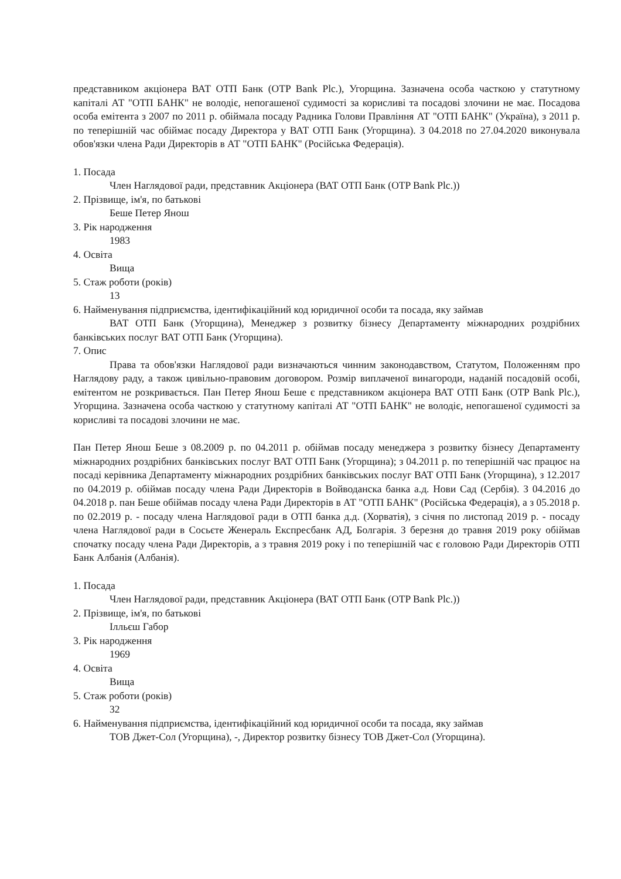представником акціонера ВАТ ОТП Банк (OTP Bank Plc.), Угорщина. Зазначена особа часткою у статутному капіталі АТ "ОТП БАНК" не володіє, непогашеної судимості за корисливі та посадові злочини не має. Посадова особа емітента з 2007 по 2011 р. обіймала посаду Радника Голови Правління АТ "ОТП БАНК" (Україна), з 2011 р. по теперішній час обіймає посаду Директора у ВАТ ОТП Банк (Угорщина). З 04.2018 по 27.04.2020 виконувала обов'язки члена Ради Директорів в АТ "ОТП БАНК" (Російська Федерація).
1. Посада
Член Наглядової ради, представник Акціонера (ВАТ ОТП Банк (OTP Bank Plc.))
2. Прізвище, ім'я, по батькові
Беше Петер Янош
3. Рік народження
1983
4. Освіта
Вища
5. Стаж роботи (років)
13
6. Найменування підприємства, ідентифікаційний код юридичної особи та посада, яку займав
ВАТ ОТП Банк (Угорщина), Менеджер з розвитку бізнесу Департаменту міжнародних роздрібних банківських послуг ВАТ ОТП Банк (Угорщина).
7. Опис
Права та обов'язки Наглядової ради визначаються чинним законодавством, Статутом, Положенням про Наглядову раду, а також цивільно-правовим договором. Розмір виплаченої винагороди, наданій посадовій особі, емітентом не розкривається. Пан Петер Янош Беше є представником акціонера ВАТ ОТП Банк (OTP Bank Plc.), Угорщина. Зазначена особа часткою у статутному капіталі АТ "ОТП БАНК" не володіє, непогашеної судимості за корисливі та посадові злочини не має.
Пан Петер Янош Беше з 08.2009 р. по 04.2011 р. обіймав посаду менеджера з розвитку бізнесу Департаменту міжнародних роздрібних банківських послуг ВАТ ОТП Банк (Угорщина); з 04.2011 р. по теперішній час працює на посаді керівника Департаменту міжнародних роздрібних банківських послуг ВАТ ОТП Банк (Угорщина), з 12.2017 по 04.2019 р. обіймав посаду члена Ради Директорів в Войводанска банка а.д. Нови Сад (Сербія). З 04.2016 до 04.2018 р. пан Беше обіймав посаду члена Ради Директорів в АТ "ОТП БАНК" (Російська Федерація), а з 05.2018 р. по 02.2019 р. - посаду члена Наглядової ради в ОТП банка д.д. (Хорватія), з січня по листопад 2019 р. - посаду члена Наглядової ради в Сосьєте Женераль Експресбанк АД, Болгарія. З березня до травня 2019 року обіймав спочатку посаду члена Ради Директорів, а з травня 2019 року і по теперішній час є головою Ради Директорів ОТП Банк Албанія (Албанія).
1. Посада
Член Наглядової ради, представник Акціонера (ВАТ ОТП Банк (OTP Bank Plc.))
2. Прізвище, ім'я, по батькові
Ілльєш Габор
3. Рік народження
1969
4. Освіта
Вища
5. Стаж роботи (років)
32
6. Найменування підприємства, ідентифікаційний код юридичної особи та посада, яку займав
ТОВ Джет-Сол (Угорщина), -, Директор розвитку бізнесу ТОВ Джет-Сол (Угорщина).